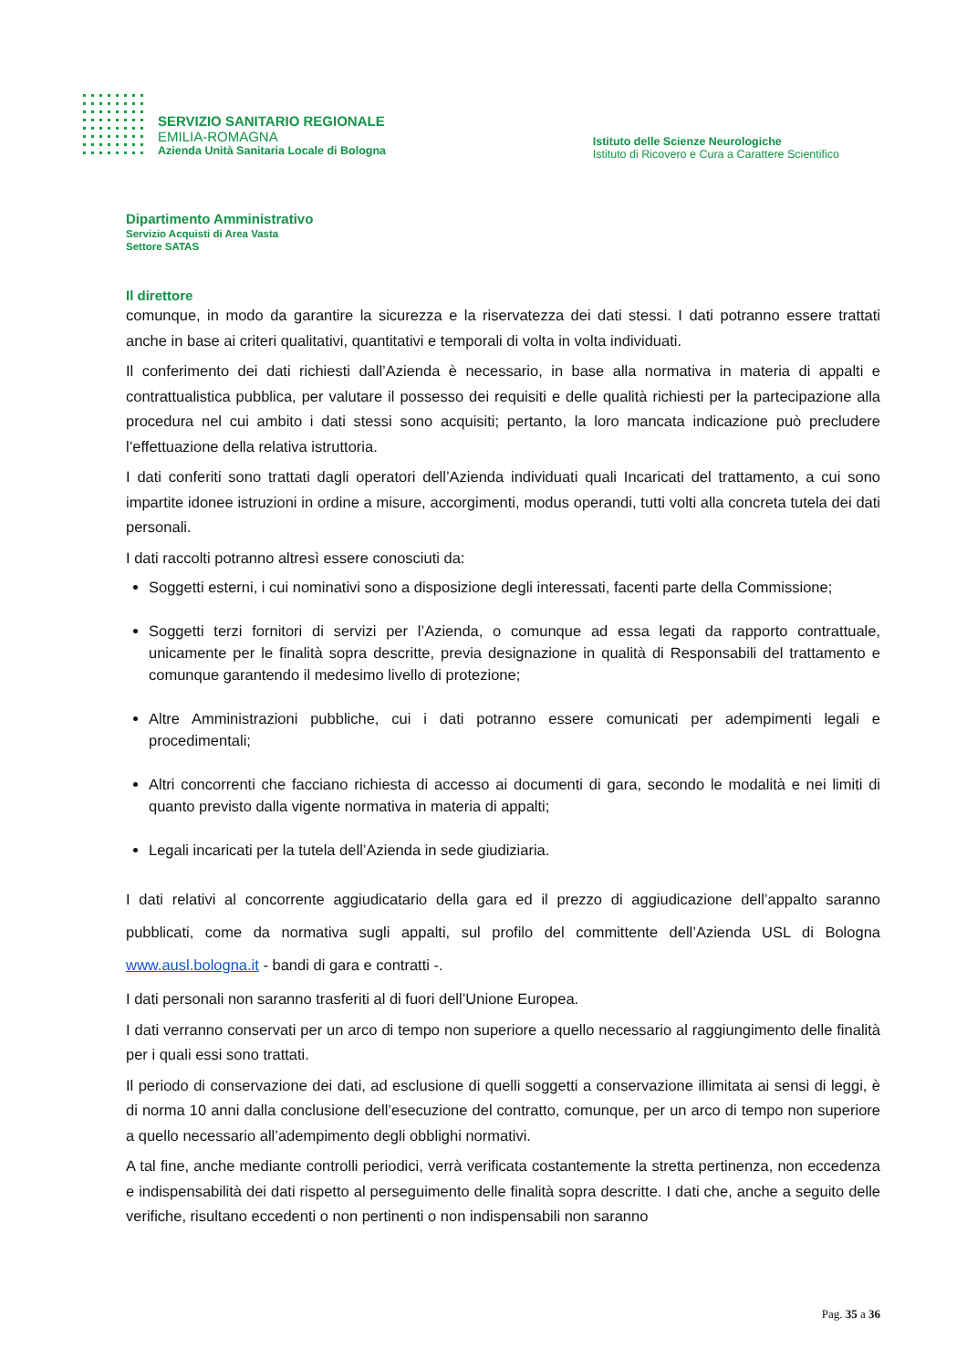SERVIZIO SANITARIO REGIONALE
EMILIA-ROMAGNA
Azienda Unità Sanitaria Locale di Bologna
Istituto delle Scienze Neurologiche
Istituto di Ricovero e Cura a Carattere Scientifico
Dipartimento Amministrativo
Servizio Acquisti di Area Vasta
Settore SATAS
Il direttore
comunque, in modo da garantire la sicurezza e la riservatezza dei dati stessi. I dati potranno essere trattati anche in base ai criteri qualitativi, quantitativi e temporali di volta in volta individuati.
Il conferimento dei dati richiesti dall’Azienda è necessario, in base alla normativa in materia di appalti e contrattualistica pubblica, per valutare il possesso dei requisiti e delle qualità richiesti per la partecipazione alla procedura nel cui ambito i dati stessi sono acquisiti; pertanto, la loro mancata indicazione può precludere l’effettuazione della relativa istruttoria.
I dati conferiti sono trattati dagli operatori dell’Azienda individuati quali Incaricati del trattamento, a cui sono impartite idonee istruzioni in ordine a misure, accorgimenti, modus operandi, tutti volti alla concreta tutela dei dati personali.
I dati raccolti potranno altresì essere conosciuti da:
Soggetti esterni, i cui nominativi sono a disposizione degli interessati, facenti parte della Commissione;
Soggetti terzi fornitori di servizi per l’Azienda, o comunque ad essa legati da rapporto contrattuale, unicamente per le finalità sopra descritte, previa designazione in qualità di Responsabili del trattamento e comunque garantendo il medesimo livello di protezione;
Altre Amministrazioni pubbliche, cui i dati potranno essere comunicati per adempimenti legali e procedimentali;
Altri concorrenti che facciano richiesta di accesso ai documenti di gara, secondo le modalità e nei limiti di quanto previsto dalla vigente normativa in materia di appalti;
Legali incaricati per la tutela dell’Azienda in sede giudiziaria.
I dati relativi al concorrente aggiudicatario della gara ed il prezzo di aggiudicazione dell’appalto saranno pubblicati, come da normativa sugli appalti, sul profilo del committente dell’Azienda USL di Bologna www.ausl.bologna.it - bandi di gara e contratti -.
I dati personali non saranno trasferiti al di fuori dell’Unione Europea.
I dati verranno conservati per un arco di tempo non superiore a quello necessario al raggiungimento delle finalità per i quali essi sono trattati.
Il periodo di conservazione dei dati, ad esclusione di quelli soggetti a conservazione illimitata ai sensi di leggi, è di norma 10 anni dalla conclusione dell’esecuzione del contratto, comunque, per un arco di tempo non superiore a quello necessario all’adempimento degli obblighi normativi.
A tal fine, anche mediante controlli periodici, verrà verificata costantemente la stretta pertinenza, non eccedenza e indispensabilità dei dati rispetto al perseguimento delle finalità sopra descritte. I dati che, anche a seguito delle verifiche, risultano eccedenti o non pertinenti o non indispensabili non saranno
Pag. 35 a 36